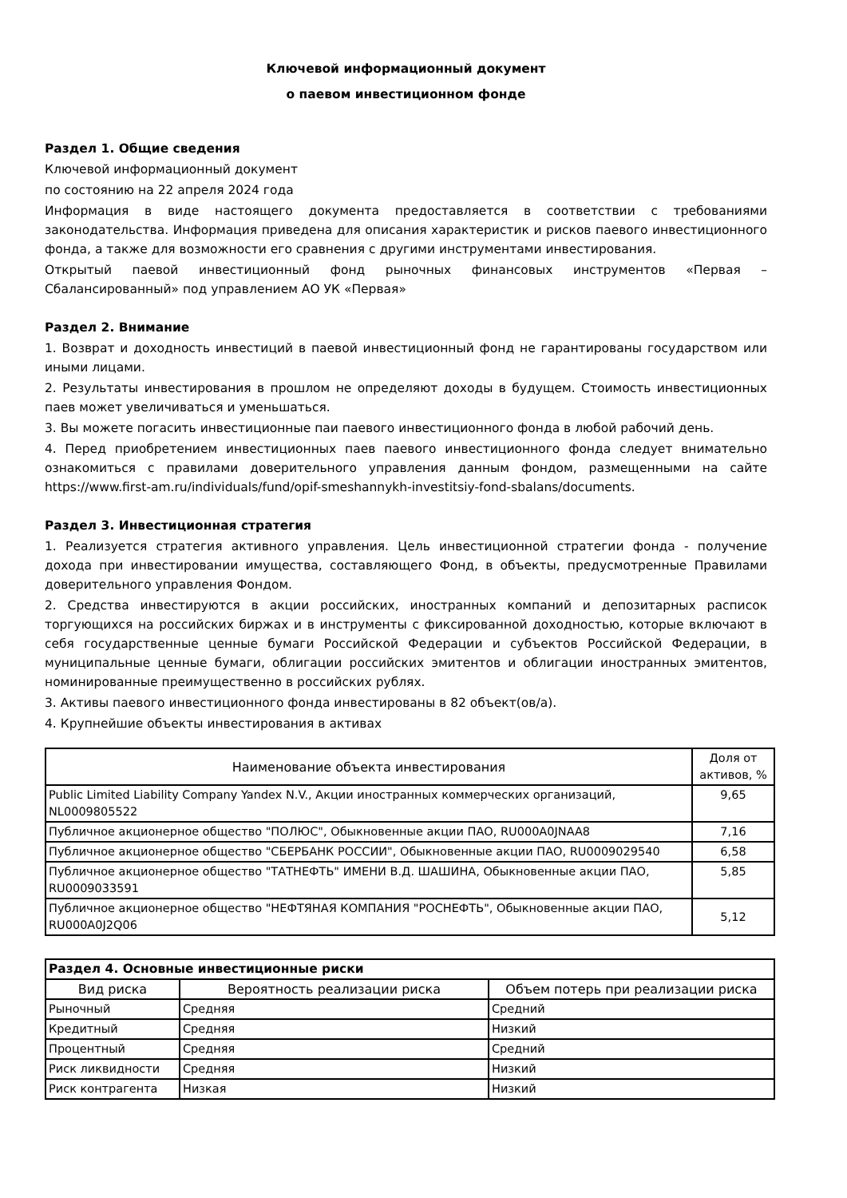Ключевой информационный документ
о паевом инвестиционном фонде
Раздел 1. Общие сведения
Ключевой информационный документ
по состоянию на 22 апреля 2024 года
Информация в виде настоящего документа предоставляется в соответствии с требованиями законодательства. Информация приведена для описания характеристик и рисков паевого инвестиционного фонда, а также для возможности его сравнения с другими инструментами инвестирования.
Открытый паевой инвестиционный фонд рыночных финансовых инструментов «Первая – Сбалансированный» под управлением АО УК «Первая»
Раздел 2. Внимание
1. Возврат и доходность инвестиций в паевой инвестиционный фонд не гарантированы государством или иными лицами.
2. Результаты инвестирования в прошлом не определяют доходы в будущем. Стоимость инвестиционных паев может увеличиваться и уменьшаться.
3. Вы можете погасить инвестиционные паи паевого инвестиционного фонда в любой рабочий день.
4. Перед приобретением инвестиционных паев паевого инвестиционного фонда следует внимательно ознакомиться с правилами доверительного управления данным фондом, размещенными на сайте https://www.first-am.ru/individuals/fund/opif-smeshannykh-investitsiy-fond-sbalans/documents.
Раздел 3. Инвестиционная стратегия
1. Реализуется стратегия активного управления. Цель инвестиционной стратегии фонда - получение дохода при инвестировании имущества, составляющего Фонд, в объекты, предусмотренные Правилами доверительного управления Фондом.
2. Средства инвестируются в акции российских, иностранных компаний и депозитарных расписок торгующихся на российских биржах и в инструменты с фиксированной доходностью, которые включают в себя государственные ценные бумаги Российской Федерации и субъектов Российской Федерации, в муниципальные ценные бумаги, облигации российских эмитентов и облигации иностранных эмитентов, номинированные преимущественно в российских рублях.
3. Активы паевого инвестиционного фонда инвестированы в 82 объект(ов/а).
4. Крупнейшие объекты инвестирования в активах
| Наименование объекта инвестирования | Доля от активов, % |
| --- | --- |
| Public Limited Liability Company Yandex N.V., Акции иностранных коммерческих организаций, NL0009805522 | 9,65 |
| Публичное акционерное общество "ПОЛЮС", Обыкновенные акции ПАО, RU000A0JNAA8 | 7,16 |
| Публичное акционерное общество "СБЕРБАНК РОССИИ", Обыкновенные акции ПАО, RU0009029540 | 6,58 |
| Публичное акционерное общество "ТАТНЕФТЬ" ИМЕНИ В.Д. ШАШИНА, Обыкновенные акции ПАО, RU0009033591 | 5,85 |
| Публичное акционерное общество "НЕФТЯНАЯ КОМПАНИЯ "РОСНЕФТЬ", Обыкновенные акции ПАО, RU000A0J2Q06 | 5,12 |
| Раздел 4. Основные инвестиционные риски | | |
| --- | --- | --- |
| Вид риска | Вероятность реализации риска | Объем потерь при реализации риска |
| Рыночный | Средняя | Средний |
| Кредитный | Средняя | Низкий |
| Процентный | Средняя | Средний |
| Риск ликвидности | Средняя | Низкий |
| Риск контрагента | Низкая | Низкий |